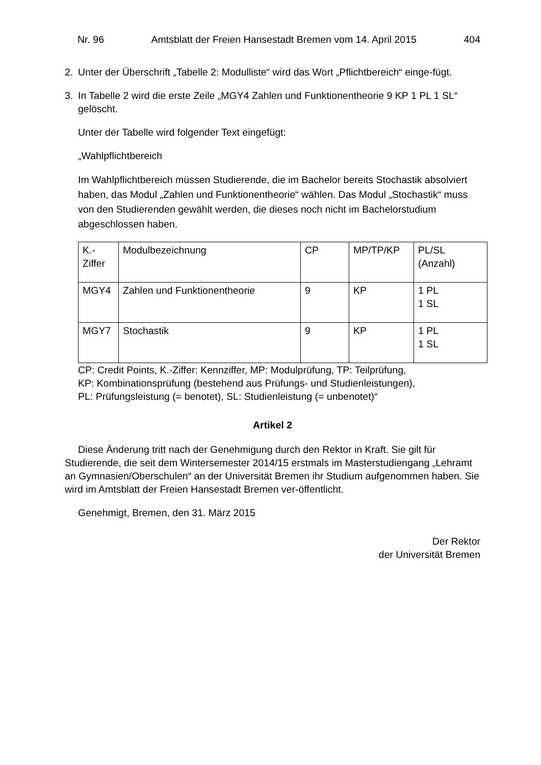Nr. 96 Amtsblatt der Freien Hansestadt Bremen vom 14. April 2015 404
2. Unter der Überschrift „Tabelle 2: Modulliste“ wird das Wort „Pflichtbereich“ einge-fügt.
3. In Tabelle 2 wird die erste Zeile „MGY4 Zahlen und Funktionentheorie 9 KP 1 PL 1 SL“ gelöscht.
Unter der Tabelle wird folgender Text eingefügt:
„Wahlpflichtbereich
Im Wahlpflichtbereich müssen Studierende, die im Bachelor bereits Stochastik absolviert haben, das Modul „Zahlen und Funktionentheorie“ wählen. Das Modul „Stochastik“ muss von den Studierenden gewählt werden, die dieses noch nicht im Bachelorstudium abgeschlossen haben.
| K.- Ziffer | Modulbezeichnung | CP | MP/TP/KP | PL/SL (Anzahl) |
| MGY4 | Zahlen und Funktionentheorie | 9 | KP | 1 PL 1 SL |
| MGY7 | Stochastik | 9 | KP | 1 PL 1 SL |
CP: Credit Points, K.-Ziffer: Kennziffer, MP: Modulprüfung, TP: Teilprüfung,
KP: Kombinationsprüfung (bestehend aus Prüfungs- und Studienleistungen),
PL: Prüfungsleistung (= benotet), SL: Studienleistung (= unbenotet)“
Artikel 2
Diese Änderung tritt nach der Genehmigung durch den Rektor in Kraft. Sie gilt für Studierende, die seit dem Wintersemester 2014/15 erstmals im Masterstudiengang „Lehramt an Gymnasien/Oberschulen“ an der Universität Bremen ihr Studium aufgenommen haben. Sie wird im Amtsblatt der Freien Hansestadt Bremen ver-öffentlicht.
Genehmigt, Bremen, den 31. März 2015
Der Rektor
der Universität Bremen